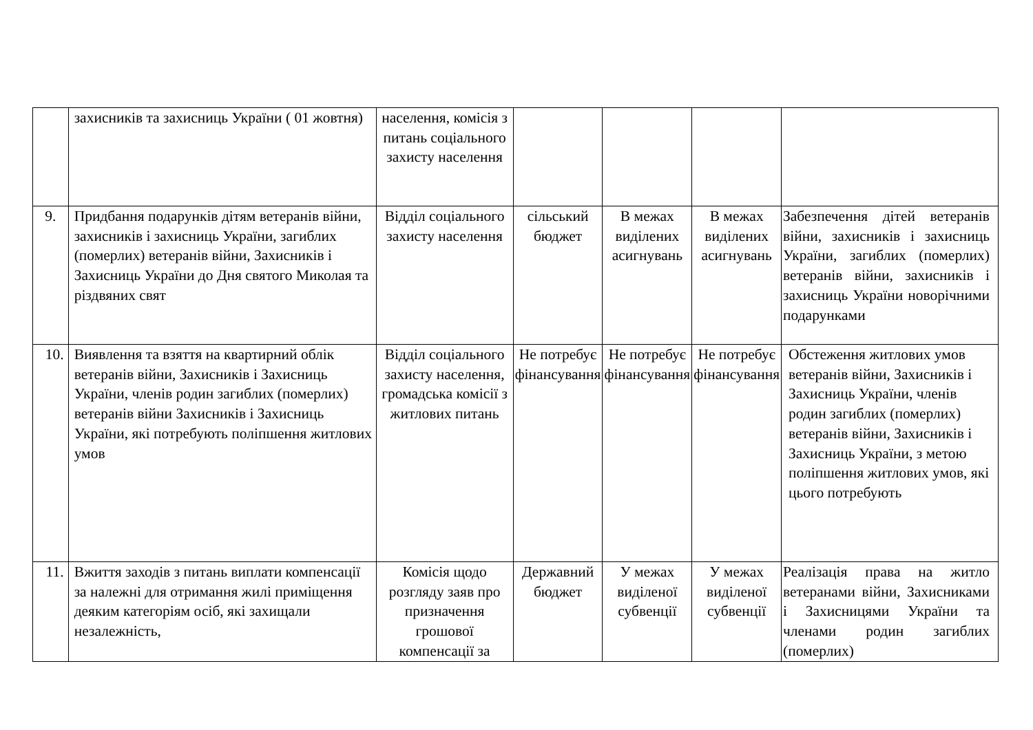| | захисників та захисниць України ( 01 жовтня) | населення, комісія з питань соціального захисту населення | | | | |
| 9. | Придбання подарунків дітям ветеранів війни, захисників і захисниць України, загиблих (померлих) ветеранів війни, Захисників і Захисниць України до Дня святого Миколая та різдвяних свят | Відділ соціального захисту населення | сільський бюджет | В межах виділених асигнувань | В межах виділених асигнувань | Забезпечення дітей ветеранів війни, захисників і захисниць України, загиблих (померлих) ветеранів війни, захисників і захисниць України новорічними подарунками |
| 10. | Виявлення та взяття на квартирний облік ветеранів війни, Захисників і Захисниць України, членів родин загиблих (померлих) ветеранів війни Захисників і Захисниць України, які потребують поліпшення житлових умов | Відділ соціального захисту населення, громадська комісії з житлових питань | Не потребує фінансування | Не потребує фінансування | Не потребує фінансування | Обстеження житлових умов ветеранів війни, Захисників і Захисниць України, членів родин загиблих (померлих) ветеранів війни, Захисників і Захисниць України, з метою поліпшення житлових умов, які цього потребують |
| 11. | Вжиття заходів з питань виплати компенсації за належні для отримання жилі приміщення деяким категоріям осіб, які захищали незалежність, | Комісія щодо розгляду заяв про призначення грошової компенсації за | Державний бюджет | У межах виділеної субвенції | У межах виділеної субвенції | Реалізація права на житло ветеранами війни, Захисниками і Захисницями України та членами родин загиблих (померлих) |